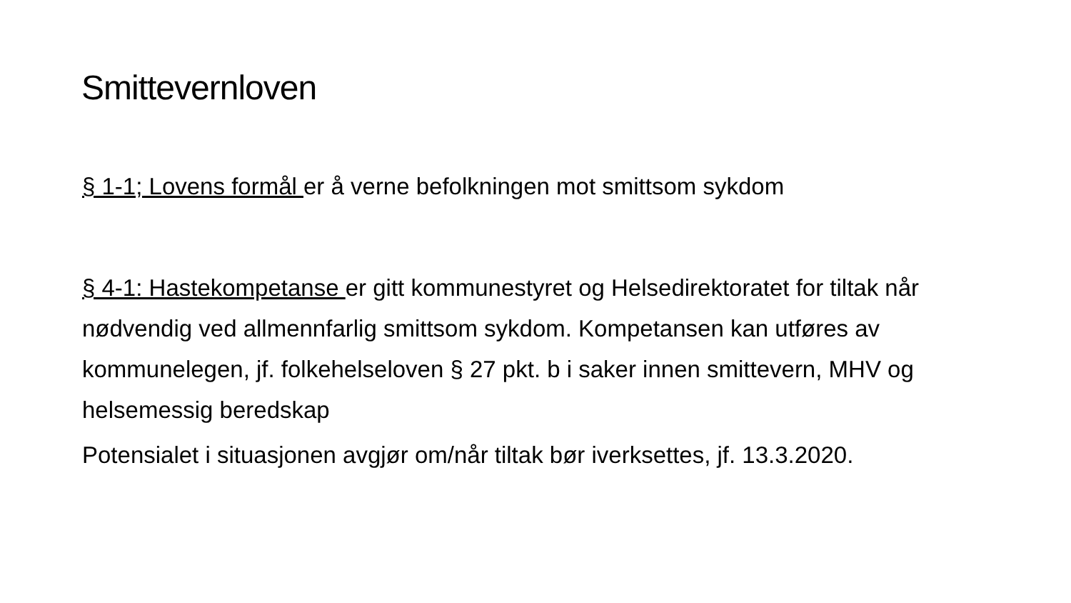Smittevernloven
§ 1-1; Lovens formål er å verne befolkningen mot smittsom sykdom
§ 4-1: Hastekompetanse er gitt kommunestyret og Helsedirektoratet for tiltak når nødvendig ved allmennfarlig smittsom sykdom. Kompetansen kan utføres av kommunelegen, jf. folkehelseloven § 27 pkt. b i saker innen smittevern, MHV og helsemessig beredskap
Potensialet i situasjonen avgjør om/når tiltak bør iverksettes, jf. 13.3.2020.